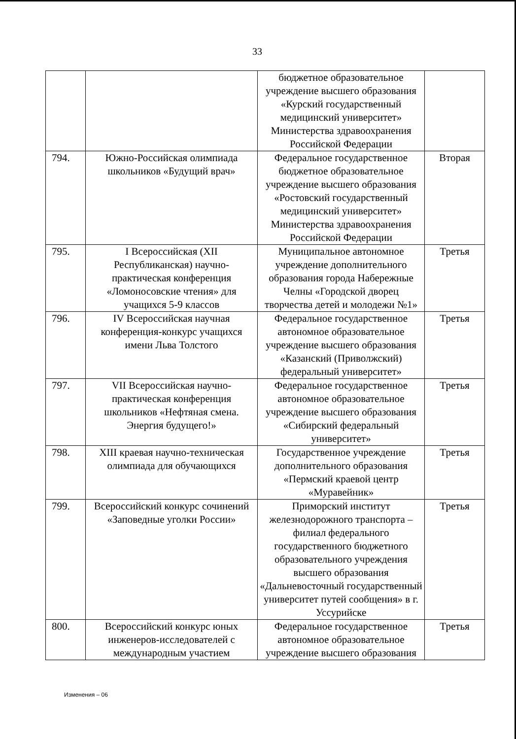33
| | | бюджетное образовательное учреждение высшего образования «Курский государственный медицинский университет» Министерства здравоохранения Российской Федерации | |
| 794. | Южно-Российская олимпиада школьников «Будущий врач» | Федеральное государственное бюджетное образовательное учреждение высшего образования «Ростовский государственный медицинский университет» Министерства здравоохранения Российской Федерации | Вторая |
| 795. | I Всероссийская (XII Республиканская) научно-практическая конференция «Ломоносовские чтения» для учащихся 5-9 классов | Муниципальное автономное учреждение дополнительного образования города Набережные Челны «Городской дворец творчества детей и молодежи №1» | Третья |
| 796. | IV Всероссийская научная конференция-конкурс учащихся имени Льва Толстого | Федеральное государственное автономное образовательное учреждение высшего образования «Казанский (Приволжский) федеральный университет» | Третья |
| 797. | VII Всероссийская научно-практическая конференция школьников «Нефтяная смена. Энергия будущего!» | Федеральное государственное автономное образовательное учреждение высшего образования «Сибирский федеральный университет» | Третья |
| 798. | XIII краевая научно-техническая олимпиада для обучающихся | Государственное учреждение дополнительного образования «Пермский краевой центр «Муравейник» | Третья |
| 799. | Всероссийский конкурс сочинений «Заповедные уголки России» | Приморский институт железнодорожного транспорта – филиал федерального государственного бюджетного образовательного учреждения высшего образования «Дальневосточный государственный университет путей сообщения» в г. Уссурийске | Третья |
| 800. | Всероссийский конкурс юных инженеров-исследователей с международным участием | Федеральное государственное автономное образовательное учреждение высшего образования | Третья |
Изменения – 06